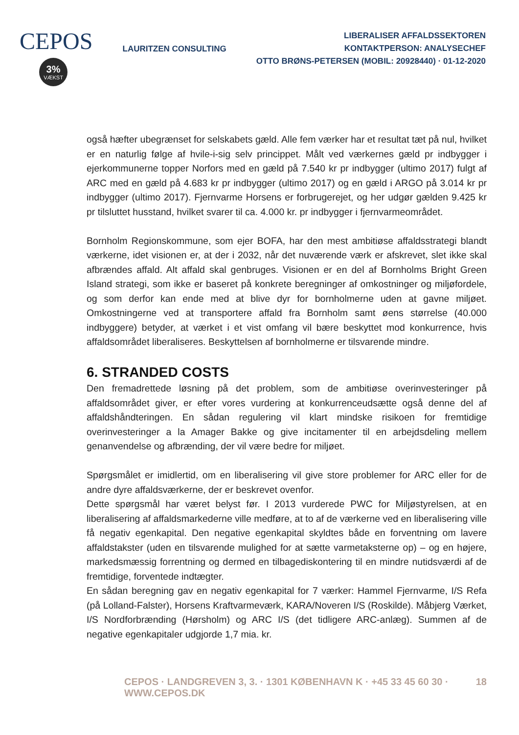CEPOS
3%
VÆKST
LAURITZEN CONSULTING
LIBERALISER AFFALDSSEKTOREN
KONTAKTPERSON: ANALYSECHEF
OTTO BRØNS-PETERSEN (MOBIL: 20928440) · 01-12-2020
også hæfter ubegrænset for selskabets gæld. Alle fem værker har et resultat tæt på nul, hvilket er en naturlig følge af hvile-i-sig selv princippet. Målt ved værkernes gæld pr indbygger i ejerkommunerne topper Norfors med en gæld på 7.540 kr pr indbygger (ultimo 2017) fulgt af ARC med en gæld på 4.683 kr pr indbygger (ultimo 2017) og en gæld i ARGO på 3.014 kr pr indbygger (ultimo 2017). Fjernvarme Horsens er forbrugerejet, og her udgør gælden 9.425 kr pr tilsluttet husstand, hvilket svarer til ca. 4.000 kr. pr indbygger i fjernvarmeområdet.
Bornholm Regionskommune, som ejer BOFA, har den mest ambitiøse affaldsstrategi blandt værkerne, idet visionen er, at der i 2032, når det nuværende værk er afskrevet, slet ikke skal afbrændes affald. Alt affald skal genbruges. Visionen er en del af Bornholms Bright Green Island strategi, som ikke er baseret på konkrete beregninger af omkostninger og miljøfordele, og som derfor kan ende med at blive dyr for bornholmerne uden at gavne miljøet. Omkostningerne ved at transportere affald fra Bornholm samt øens størrelse (40.000 indbyggere) betyder, at værket i et vist omfang vil bære beskyttet mod konkurrence, hvis affaldsområdet liberaliseres. Beskyttelsen af bornholmerne er tilsvarende mindre.
6. STRANDED COSTS
Den fremadrettede løsning på det problem, som de ambitiøse overinvesteringer på affaldsområdet giver, er efter vores vurdering at konkurrenceudsætte også denne del af affaldshåndteringen. En sådan regulering vil klart mindske risikoen for fremtidige overinvesteringer a la Amager Bakke og give incitamenter til en arbejdsdeling mellem genanvendelse og afbrænding, der vil være bedre for miljøet.
Spørgsmålet er imidlertid, om en liberalisering vil give store problemer for ARC eller for de andre dyre affaldsværkerne, der er beskrevet ovenfor.
Dette spørgsmål har været belyst før. I 2013 vurderede PWC for Miljøstyrelsen, at en liberalisering af affaldsmarkederne ville medføre, at to af de værkerne ved en liberalisering ville få negativ egenkapital. Den negative egenkapital skyldtes både en forventning om lavere affaldstakster (uden en tilsvarende mulighed for at sætte varmetaksterne op) – og en højere, markedsmæssig forrentning og dermed en tilbagediskontering til en mindre nutidsværdi af de fremtidige, forventede indtægter.
En sådan beregning gav en negativ egenkapital for 7 værker: Hammel Fjernvarme, I/S Refa (på Lolland-Falster), Horsens Kraftvarmeværk, KARA/Noveren I/S (Roskilde). Måbjerg Værket, I/S Nordforbrænding (Hørsholm) og ARC I/S (det tidligere ARC-anlæg). Summen af de negative egenkapitaler udgjorde 1,7 mia. kr.
CEPOS · LANDGREVEN 3, 3. · 1301 KØBENHAVN K · +45 33 45 60 30 · WWW.CEPOS.DK 18